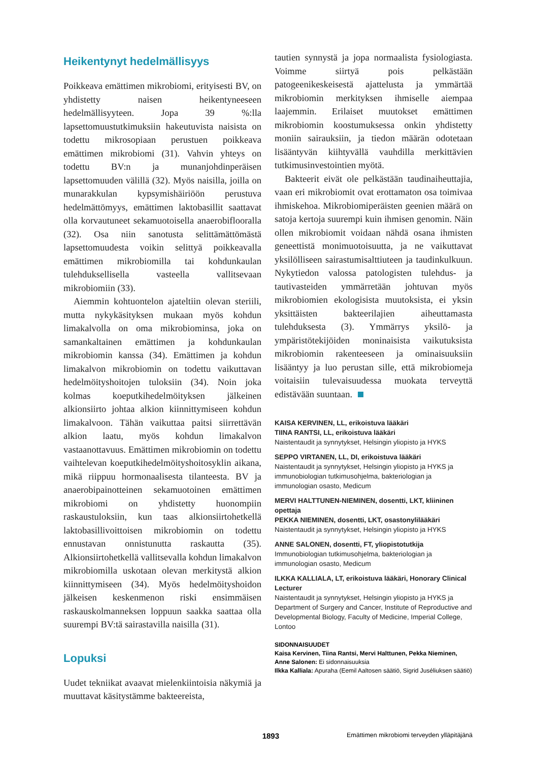Heikentynyt hedelmällisyys
Poikkeava emättimen mikrobiomi, erityisesti BV, on yhdistetty naisen heikentyneeseen hedelmällisyyteen. Jopa 39 %:lla lapsettomuustutkimuksiin hakeutuvista naisista on todettu mikrosopiaan perustuen poikkeava emättimen mikrobiomi (31). Vahvin yhteys on todettu BV:n ja munanjohdinperäisen lapsettomuuden välillä (32). Myös naisilla, joilla on munarakkulan kypsymishäiriöön perustuva hedelmättömyys, emättimen laktobasillit saattavat olla korvautuneet sekamuotoisella anaerobiflooralla (32). Osa niin sanotusta selittämättömästä lapsettomuudesta voikin selittyä poikkeavalla emättimen mikrobiomilla tai kohdunkaulan tulehduksellisella vasteella vallitsevaan mikrobiomiin (33).
Aiemmin kohtuontelon ajateltiin olevan steriili, mutta nykykäsityksen mukaan myös kohdun limakalvolla on oma mikrobiominsa, joka on samankaltainen emättimen ja kohdunkaulan mikrobiomin kanssa (34). Emättimen ja kohdun limakalvon mikrobiomin on todettu vaikuttavan hedelmöityshoitojen tuloksiin (34). Noin joka kolmas koeputkihedelmöityksen jälkeinen alkionsiirto johtaa alkion kiinnittymiseen kohdun limakalvoon. Tähän vaikuttaa paitsi siirrettävän alkion laatu, myös kohdun limakalvon vastaanottavuus. Emättimen mikrobiomin on todettu vaihtelevan koeputkihedelmöityshoitosyklin aikana, mikä riippuu hormonaalisesta tilanteesta. BV ja anaerobipainotteinen sekamuotoinen emättimen mikrobiomi on yhdistetty huonompiin raskaustuloksiin, kun taas alkionsiirtohetkellä laktobasillivoittoisen mikrobiomin on todettu ennustavan onnistunutta raskautta (35). Alkionsiirtohetkellä vallitsevalla kohdun limakalvon mikrobiomilla uskotaan olevan merkitystä alkion kiinnittymiseen (34). Myös hedelmöityshoidon jälkeisen keskenmenon riski ensimmäisen raskauskolmanneksen loppuun saakka saattaa olla suurempi BV:tä sairastavilla naisilla (31).
Lopuksi
Uudet tekniikat avaavat mielenkiintoisia näkymiä ja muuttavat käsitystämme bakteereista,
tautien synnystä ja jopa normaalista fysiologiasta. Voimme siirtyä pois pelkästään patogeenikeskeisestä ajattelusta ja ymmärtää mikrobiomin merkityksen ihmiselle aiempaa laajemmin. Erilaiset muutokset emättimen mikrobiomin koostumuksessa onkin yhdistetty moniin sairauksiin, ja tiedon määrän odotetaan lisääntyvän kiihtyvällä vauhdilla merkittävien tutkimusinvestointien myötä.
Bakteerit eivät ole pelkästään taudinaiheuttajia, vaan eri mikrobiomit ovat erottamaton osa toimivaa ihmiskehoa. Mikrobiomiperäisten geenien määrä on satoja kertoja suurempi kuin ihmisen genomin. Näin ollen mikrobiomit voidaan nähdä osana ihmisten geneettistä monimuotoisuutta, ja ne vaikuttavat yksilölliseen sairastumisalttiuteen ja taudinkulkuun. Nykytiedon valossa patologisten tulehdus- ja tautivasteiden ymmärretään johtuvan myös mikrobiomien ekologisista muutoksista, ei yksin yksittäisten bakteerilajien aiheuttamasta tulehduksesta (3). Ymmärrys yksilö- ja ympäristötekijöiden moninaisista vaikutuksista mikrobiomin rakenteeseen ja ominaisuuksiin lisääntyy ja luo perustan sille, että mikrobiomeja voitaisiin tulevaisuudessa muokata terveyttä edistävään suuntaan.
KAISA KERVINEN, LL, erikoistuva lääkäri
TIINA RANTSI, LL, erikoistuva lääkäri
Naistentaudit ja synnytykset, Helsingin yliopisto ja HYKS
SEPPO VIRTANEN, LL, DI, erikoistuva lääkäri
Naistentaudit ja synnytykset, Helsingin yliopisto ja HYKS ja immunobiologian tutkimusohjelma, bakteriologian ja immunologian osasto, Medicum
MERVI HALTTUNEN-NIEMINEN, dosentti, LKT, kliininen opettaja
PEKKA NIEMINEN, dosentti, LKT, osastonylilääkäri
Naistentaudit ja synnytykset, Helsingin yliopisto ja HYKS
ANNE SALONEN, dosentti, FT, yliopistotutkija
Immunobiologian tutkimusohjelma, bakteriologian ja immunologian osasto, Medicum
ILKKA KALLIALA, LT, erikoistuva lääkäri, Honorary Clinical Lecturer
Naistentaudit ja synnytykset, Helsingin yliopisto ja HYKS ja Department of Surgery and Cancer, Institute of Reproductive and Developmental Biology, Faculty of Medicine, Imperial College, Lontoo
SIDONNAISUUDET
Kaisa Kervinen, Tiina Rantsi, Mervi Halttunen, Pekka Nieminen, Anne Salonen: Ei sidonnaisuuksia
Ilkka Kalliala: Apuraha (Eemil Aaltosen säätiö, Sigrid Juséliuksen säätiö)
1893
Emättimen mikrobiomi terveyden ylläpitäjänä